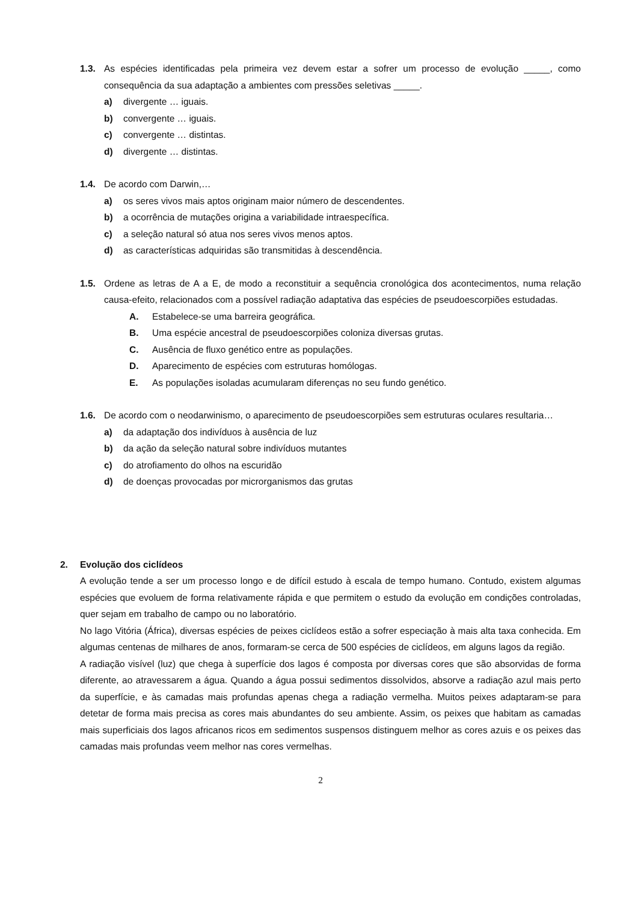1.3. As espécies identificadas pela primeira vez devem estar a sofrer um processo de evolução _____, como consequência da sua adaptação a ambientes com pressões seletivas _____.
a) divergente … iguais.
b) convergente … iguais.
c) convergente … distintas.
d) divergente … distintas.
1.4. De acordo com Darwin,…
a) os seres vivos mais aptos originam maior número de descendentes.
b) a ocorrência de mutações origina a variabilidade intraespecífica.
c) a seleção natural só atua nos seres vivos menos aptos.
d) as características adquiridas são transmitidas à descendência.
1.5. Ordene as letras de A a E, de modo a reconstituir a sequência cronológica dos acontecimentos, numa relação causa-efeito, relacionados com a possível radiação adaptativa das espécies de pseudoescorpiões estudadas.
A. Estabelece-se uma barreira geográfica.
B. Uma espécie ancestral de pseudoescorpiões coloniza diversas grutas.
C. Ausência de fluxo genético entre as populações.
D. Aparecimento de espécies com estruturas homólogas.
E. As populações isoladas acumularam diferenças no seu fundo genético.
1.6. De acordo com o neodarwinismo, o aparecimento de pseudoescorpiões sem estruturas oculares resultaria…
a) da adaptação dos indivíduos à ausência de luz
b) da ação da seleção natural sobre indivíduos mutantes
c) do atrofiamento do olhos na escuridão
d) de doenças provocadas por microrganismos das grutas
2. Evolução dos ciclídeos
A evolução tende a ser um processo longo e de difícil estudo à escala de tempo humano. Contudo, existem algumas espécies que evoluem de forma relativamente rápida e que permitem o estudo da evolução em condições controladas, quer sejam em trabalho de campo ou no laboratório.
No lago Vitória (África), diversas espécies de peixes ciclídeos estão a sofrer especiação à mais alta taxa conhecida. Em algumas centenas de milhares de anos, formaram-se cerca de 500 espécies de ciclídeos, em alguns lagos da região.
A radiação visível (luz) que chega à superfície dos lagos é composta por diversas cores que são absorvidas de forma diferente, ao atravessarem a água. Quando a água possui sedimentos dissolvidos, absorve a radiação azul mais perto da superfície, e às camadas mais profundas apenas chega a radiação vermelha. Muitos peixes adaptaram-se para detetar de forma mais precisa as cores mais abundantes do seu ambiente. Assim, os peixes que habitam as camadas mais superficiais dos lagos africanos ricos em sedimentos suspensos distinguem melhor as cores azuis e os peixes das camadas mais profundas veem melhor nas cores vermelhas.
2